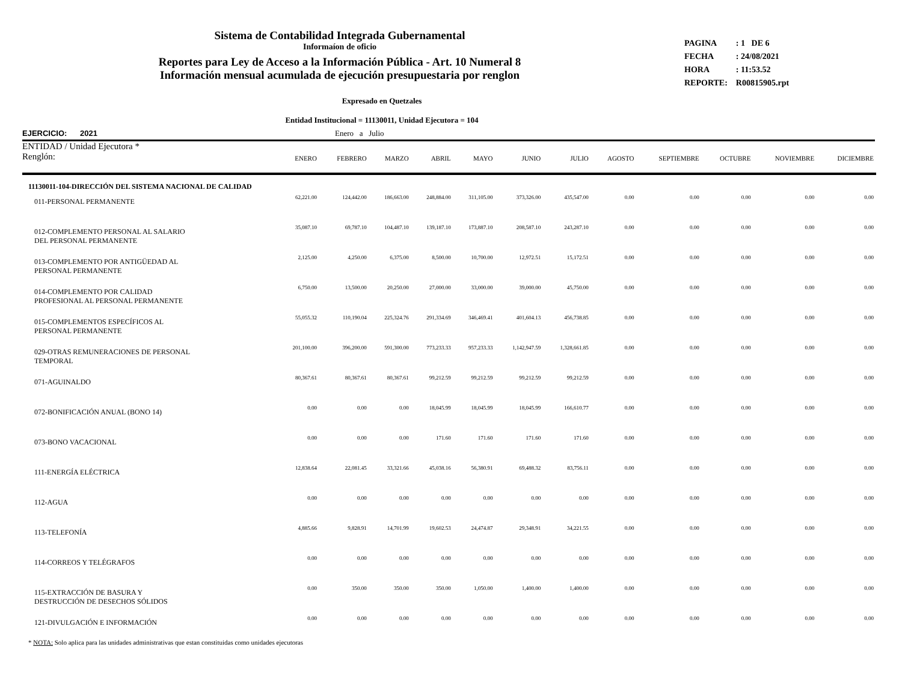Sistema de Contabilidad Integrada Gubernamental
Informaíon de oficio
Reportes para Ley de Acceso a la Información Pública - Art. 10 Numeral 8
Información mensual acumulada de ejecución presupuestaria por renglon
| PAGINA | : 1 DE 6 |
| FECHA | : 24/08/2021 |
| HORA | : 11:53.52 |
| REPORTE: | R00815905.rpt |
Expresado en Quetzales
Entidad Institucional = 11130011, Unidad Ejecutora = 104
EJERCICIO: 2021 Enero a Julio
| ENTIDAD / Unidad Ejecutora * Renglón: | ENERO | FEBRERO | MARZO | ABRIL | MAYO | JUNIO | JULIO | AGOSTO | SEPTIEMBRE | OCTUBRE | NOVIEMBRE | DICIEMBRE |
| --- | --- | --- | --- | --- | --- | --- | --- | --- | --- | --- | --- | --- |
| 11130011-104-DIRECCIÓN DEL SISTEMA NACIONAL DE CALIDAD | | | | | | | | | | | | |
| 011-PERSONAL PERMANENTE | 62,221.00 | 124,442.00 | 186,663.00 | 248,884.00 | 311,105.00 | 373,326.00 | 435,547.00 | 0.00 | 0.00 | 0.00 | 0.00 | 0.00 |
| 012-COMPLEMENTO PERSONAL AL SALARIO DEL PERSONAL PERMANENTE | 35,087.10 | 69,787.10 | 104,487.10 | 139,187.10 | 173,887.10 | 208,587.10 | 243,287.10 | 0.00 | 0.00 | 0.00 | 0.00 | 0.00 |
| 013-COMPLEMENTO POR ANTIGÜEDAD AL PERSONAL PERMANENTE | 2,125.00 | 4,250.00 | 6,375.00 | 8,500.00 | 10,700.00 | 12,972.51 | 15,172.51 | 0.00 | 0.00 | 0.00 | 0.00 | 0.00 |
| 014-COMPLEMENTO POR CALIDAD PROFESIONAL AL PERSONAL PERMANENTE | 6,750.00 | 13,500.00 | 20,250.00 | 27,000.00 | 33,000.00 | 39,000.00 | 45,750.00 | 0.00 | 0.00 | 0.00 | 0.00 | 0.00 |
| 015-COMPLEMENTOS ESPECÍFICOS AL PERSONAL PERMANENTE | 55,055.32 | 110,190.04 | 225,324.76 | 291,334.69 | 346,469.41 | 401,604.13 | 456,738.85 | 0.00 | 0.00 | 0.00 | 0.00 | 0.00 |
| 029-OTRAS REMUNERACIONES DE PERSONAL TEMPORAL | 201,100.00 | 396,200.00 | 591,300.00 | 773,233.33 | 957,233.33 | 1,142,947.59 | 1,328,661.85 | 0.00 | 0.00 | 0.00 | 0.00 | 0.00 |
| 071-AGUINALDO | 80,367.61 | 80,367.61 | 80,367.61 | 99,212.59 | 99,212.59 | 99,212.59 | 99,212.59 | 0.00 | 0.00 | 0.00 | 0.00 | 0.00 |
| 072-BONIFICACIÓN ANUAL (BONO 14) | 0.00 | 0.00 | 0.00 | 18,045.99 | 18,045.99 | 18,045.99 | 166,610.77 | 0.00 | 0.00 | 0.00 | 0.00 | 0.00 |
| 073-BONO VACACIONAL | 0.00 | 0.00 | 0.00 | 171.60 | 171.60 | 171.60 | 171.60 | 0.00 | 0.00 | 0.00 | 0.00 | 0.00 |
| 111-ENERGÍA ELÉCTRICA | 12,838.64 | 22,081.45 | 33,321.66 | 45,038.16 | 56,380.91 | 69,488.32 | 83,756.11 | 0.00 | 0.00 | 0.00 | 0.00 | 0.00 |
| 112-AGUA | 0.00 | 0.00 | 0.00 | 0.00 | 0.00 | 0.00 | 0.00 | 0.00 | 0.00 | 0.00 | 0.00 | 0.00 |
| 113-TELEFONÍA | 4,885.66 | 9,828.91 | 14,701.99 | 19,602.53 | 24,474.87 | 29,348.91 | 34,221.55 | 0.00 | 0.00 | 0.00 | 0.00 | 0.00 |
| 114-CORREOS Y TELÉGRAFOS | 0.00 | 0.00 | 0.00 | 0.00 | 0.00 | 0.00 | 0.00 | 0.00 | 0.00 | 0.00 | 0.00 | 0.00 |
| 115-EXTRACCIÓN DE BASURA Y DESTRUCCIÓN DE DESECHOS SÓLIDOS | 0.00 | 350.00 | 350.00 | 350.00 | 1,050.00 | 1,400.00 | 1,400.00 | 0.00 | 0.00 | 0.00 | 0.00 | 0.00 |
| 121-DIVULGACIÓN E INFORMACIÓN | 0.00 | 0.00 | 0.00 | 0.00 | 0.00 | 0.00 | 0.00 | 0.00 | 0.00 | 0.00 | 0.00 | 0.00 |
* NOTA: Solo aplica para las unidades administrativas que estan constituidas como unidades ejecutoras